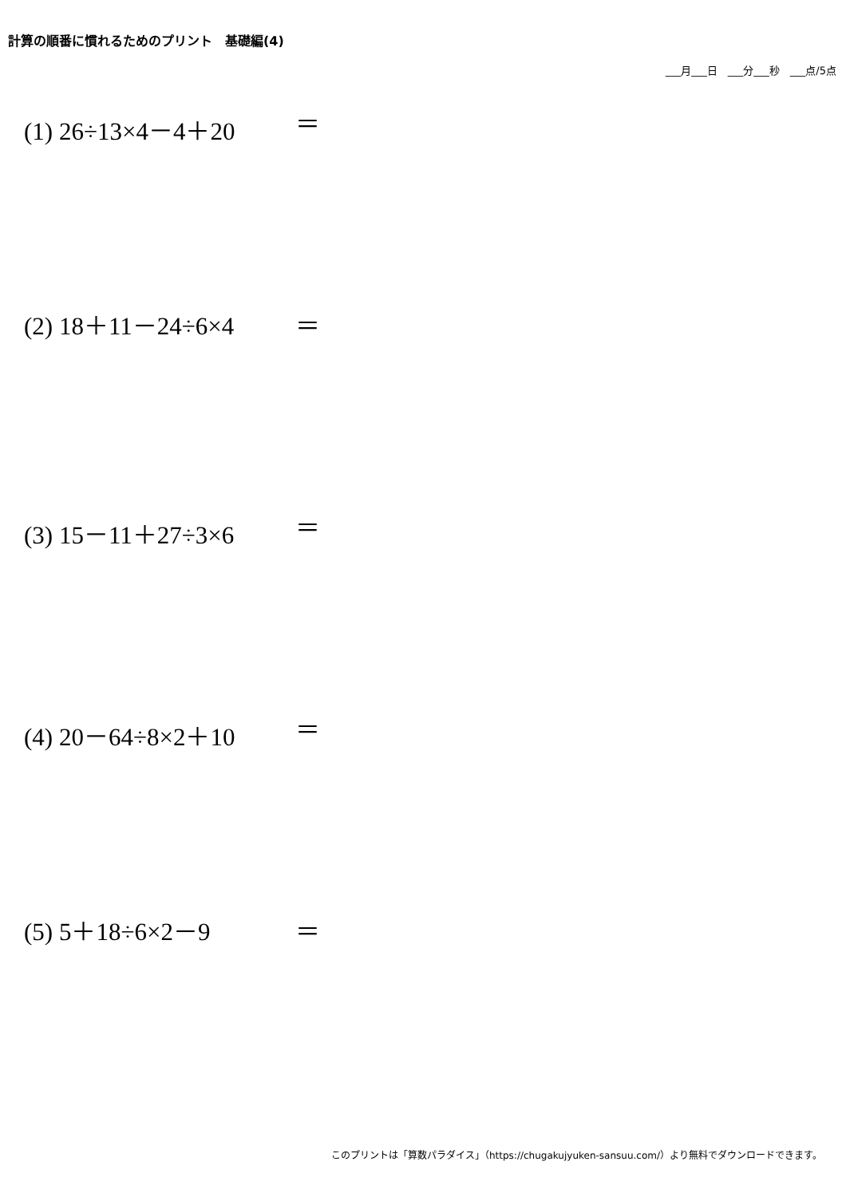計算の順番に慣れるためのプリント　基礎編(4)
___月___日　___分___秒　___点/5点
(1) 26÷13×4－4＋20 ＝
(2) 18＋11－24÷6×4 ＝
(3) 15－11＋27÷3×6 ＝
(4) 20－64÷8×2＋10 ＝
(5) 5＋18÷6×2－9 ＝
このプリントは「算数パラダイス」（https://chugakujyuken-sansuu.com/）より無料でダウンロードできます。